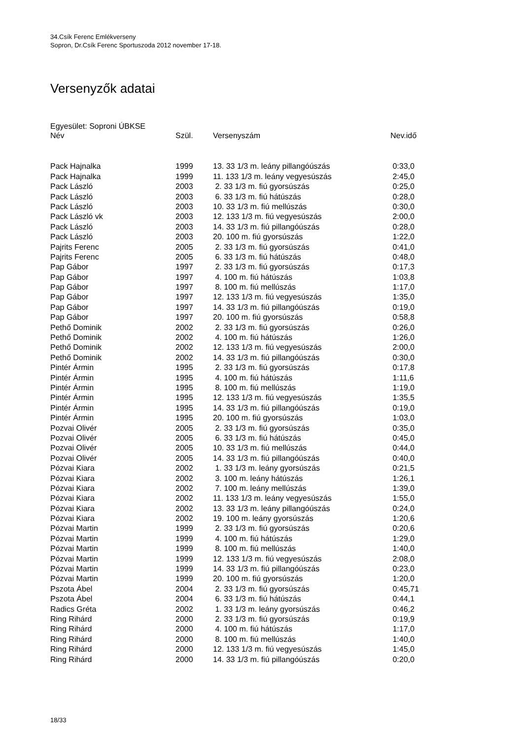34.Csík Ferenc Emlékverseny
Sopron, Dr.Csík Ferenc Sportuszoda 2012 november 17-18.
Versenyzők adatai
Egyesület: Soproni ÚBKSE
| Név | Szül. | Versenyszám | Nev.idő |
| --- | --- | --- | --- |
| Pack Hajnalka | 1999 | 13. 33 1/3 m. leány pillangóúszás | 0:33,0 |
| Pack Hajnalka | 1999 | 11. 133 1/3 m. leány vegyesúszás | 2:45,0 |
| Pack László | 2003 | 2. 33 1/3 m. fiú gyorsúszás | 0:25,0 |
| Pack László | 2003 | 6. 33 1/3 m. fiú hátúszás | 0:28,0 |
| Pack László | 2003 | 10. 33 1/3 m. fiú mellúszás | 0:30,0 |
| Pack László vk | 2003 | 12. 133 1/3 m. fiú vegyesúszás | 2:00,0 |
| Pack László | 2003 | 14. 33 1/3 m. fiú pillangóúszás | 0:28,0 |
| Pack László | 2003 | 20. 100 m. fiú gyorsúszás | 1:22,0 |
| Pajrits Ferenc | 2005 | 2. 33 1/3 m. fiú gyorsúszás | 0:41,0 |
| Pajrits Ferenc | 2005 | 6. 33 1/3 m. fiú hátúszás | 0:48,0 |
| Pap Gábor | 1997 | 2. 33 1/3 m. fiú gyorsúszás | 0:17,3 |
| Pap Gábor | 1997 | 4. 100 m. fiú hátúszás | 1:03,8 |
| Pap Gábor | 1997 | 8. 100 m. fiú mellúszás | 1:17,0 |
| Pap Gábor | 1997 | 12. 133 1/3 m. fiú vegyesúszás | 1:35,0 |
| Pap Gábor | 1997 | 14. 33 1/3 m. fiú pillangóúszás | 0:19,0 |
| Pap Gábor | 1997 | 20. 100 m. fiú gyorsúszás | 0:58,8 |
| Pethő Dominik | 2002 | 2. 33 1/3 m. fiú gyorsúszás | 0:26,0 |
| Pethő Dominik | 2002 | 4. 100 m. fiú hátúszás | 1:26,0 |
| Pethő Dominik | 2002 | 12. 133 1/3 m. fiú vegyesúszás | 2:00,0 |
| Pethő Dominik | 2002 | 14. 33 1/3 m. fiú pillangóúszás | 0:30,0 |
| Pintér Ármin | 1995 | 2. 33 1/3 m. fiú gyorsúszás | 0:17,8 |
| Pintér Ármin | 1995 | 4. 100 m. fiú hátúszás | 1:11,6 |
| Pintér Ármin | 1995 | 8. 100 m. fiú mellúszás | 1:19,0 |
| Pintér Ármin | 1995 | 12. 133 1/3 m. fiú vegyesúszás | 1:35,5 |
| Pintér Ármin | 1995 | 14. 33 1/3 m. fiú pillangóúszás | 0:19,0 |
| Pintér Ármin | 1995 | 20. 100 m. fiú gyorsúszás | 1:03,0 |
| Pozvai Olivér | 2005 | 2. 33 1/3 m. fiú gyorsúszás | 0:35,0 |
| Pozvai Olivér | 2005 | 6. 33 1/3 m. fiú hátúszás | 0:45,0 |
| Pozvai Olivér | 2005 | 10. 33 1/3 m. fiú mellúszás | 0:44,0 |
| Pozvai Olivér | 2005 | 14. 33 1/3 m. fiú pillangóúszás | 0:40,0 |
| Pózvai Kiara | 2002 | 1. 33 1/3 m. leány gyorsúszás | 0:21,5 |
| Pózvai Kiara | 2002 | 3. 100 m. leány hátúszás | 1:26,1 |
| Pózvai Kiara | 2002 | 7. 100 m. leány mellúszás | 1:39,0 |
| Pózvai Kiara | 2002 | 11. 133 1/3 m. leány vegyesúszás | 1:55,0 |
| Pózvai Kiara | 2002 | 13. 33 1/3 m. leány pillangóúszás | 0:24,0 |
| Pózvai Kiara | 2002 | 19. 100 m. leány gyorsúszás | 1:20,6 |
| Pózvai Martin | 1999 | 2. 33 1/3 m. fiú gyorsúszás | 0:20,6 |
| Pózvai Martin | 1999 | 4. 100 m. fiú hátúszás | 1:29,0 |
| Pózvai Martin | 1999 | 8. 100 m. fiú mellúszás | 1:40,0 |
| Pózvai Martin | 1999 | 12. 133 1/3 m. fiú vegyesúszás | 2:08,0 |
| Pózvai Martin | 1999 | 14. 33 1/3 m. fiú pillangóúszás | 0:23,0 |
| Pózvai Martin | 1999 | 20. 100 m. fiú gyorsúszás | 1:20,0 |
| Pszota Ábel | 2004 | 2. 33 1/3 m. fiú gyorsúszás | 0:45,71 |
| Pszota Ábel | 2004 | 6. 33 1/3 m. fiú hátúszás | 0:44,1 |
| Radics Gréta | 2002 | 1. 33 1/3 m. leány gyorsúszás | 0:46,2 |
| Ring Rihárd | 2000 | 2. 33 1/3 m. fiú gyorsúszás | 0:19,9 |
| Ring Rihárd | 2000 | 4. 100 m. fiú hátúszás | 1:17,0 |
| Ring Rihárd | 2000 | 8. 100 m. fiú mellúszás | 1:40,0 |
| Ring Rihárd | 2000 | 12. 133 1/3 m. fiú vegyesúszás | 1:45,0 |
| Ring Rihárd | 2000 | 14. 33 1/3 m. fiú pillangóúszás | 0:20,0 |
18/33